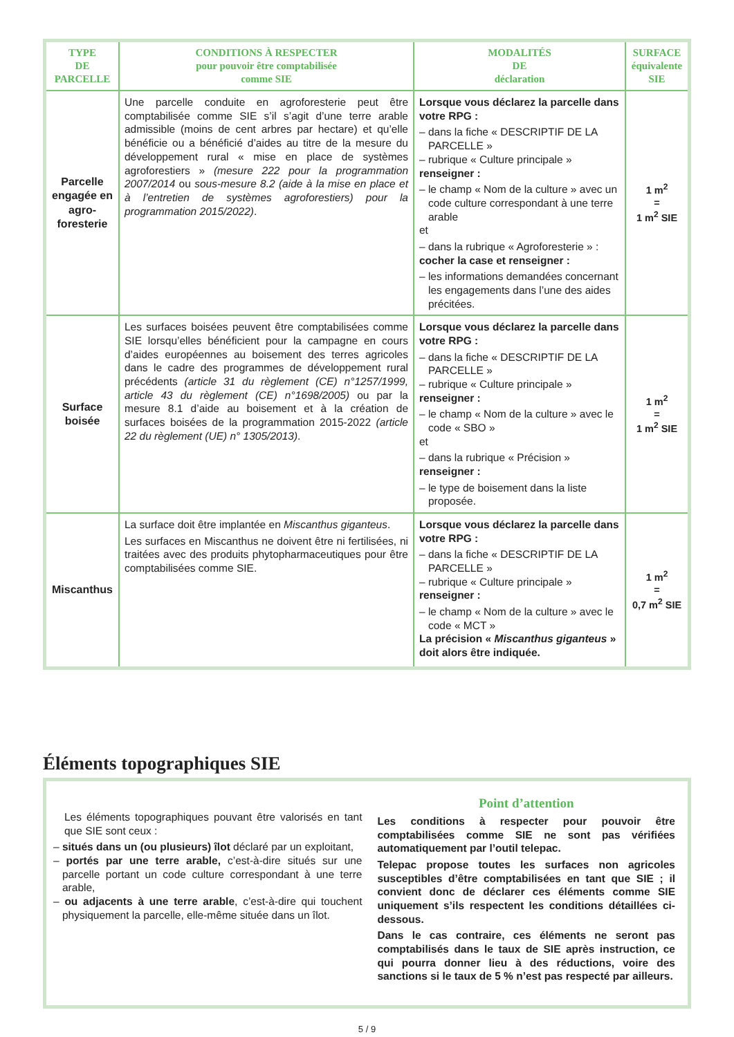| TYPE DE PARCELLE | CONDITIONS À RESPECTER pour pouvoir être comptabilisée comme SIE | MODALITÉS DE déclaration | SURFACE équivalente SIE |
| --- | --- | --- | --- |
| Parcelle engagée en agro-foresterie | Une parcelle conduite en agroforesterie peut être comptabilisée comme SIE s’il s’agit d’une terre arable admissible (moins de cent arbres par hectare) et qu’elle bénéficie ou a bénéficié d’aides au titre de la mesure du développement rural « mise en place de systèmes agroforestiers » (mesure 222 pour la programmation 2007/2014 ou sous-mesure 8.2 (aide à la mise en place et à l’entretien de systèmes agroforestiers) pour la programmation 2015/2022) . | Lorsque vous déclarez la parcelle dans votre RPG : – dans la fiche « DESCRIPTIF DE LA PARCELLE » – rubrique « Culture principale » renseigner : – le champ « Nom de la culture » avec un code culture correspondant à une terre arable et – dans la rubrique « Agroforesterie » : cocher la case et renseigner : – les informations demandées concernant les engagements dans l’une des aides précitées. | 1 m<sup>2</sup> = 1 m<sup>2</sup> SIE |
| Surface boisée | Les surfaces boisées peuvent être comptabilisées comme SIE lorsqu’elles bénéficient pour la campagne en cours d’aides européennes au boisement des terres agricoles dans le cadre des programmes de développement rural précédents (article 31 du règlement (CE) n°1257/1999, article 43 du règlement (CE) n°1698/2005) ou par la mesure 8.1 d’aide au boisement et à la création de surfaces boisées de la programmation 2015-2022 (article 22 du règlement (UE) n° 1305/2013) . | Lorsque vous déclarez la parcelle dans votre RPG : – dans la fiche « DESCRIPTIF DE LA PARCELLE » – rubrique « Culture principale » renseigner : – le champ « Nom de la culture » avec le code « SBO » et – dans la rubrique « Précision » renseigner : – le type de boisement dans la liste proposée. | 1 m<sup>2</sup> = 1 m<sup>2</sup> SIE |
| Miscanthus | La surface doit être implantée en Miscanthus giganteus . Les surfaces en Miscanthus ne doivent être ni fertilisées, ni traitées avec des produits phytopharmaceutiques pour être comptabilisées comme SIE. | Lorsque vous déclarez la parcelle dans votre RPG : – dans la fiche « DESCRIPTIF DE LA PARCELLE » – rubrique « Culture principale » renseigner : – le champ « Nom de la culture » avec le code « MCT » La précision « Miscanthus giganteus » doit alors être indiquée. | 1 m<sup>2</sup> = 0,7 m<sup>2</sup> SIE |
Éléments topographiques SIE
Les éléments topographiques pouvant être valorisés en tant que SIE sont ceux :
– situés dans un (ou plusieurs) îlot déclaré par un exploitant,
– portés par une terre arable, c’est-à-dire situés sur une parcelle portant un code culture correspondant à une terre arable,
– ou adjacents à une terre arable, c’est-à-dire qui touchent physiquement la parcelle, elle-même située dans un îlot.
Point d’attention
Les conditions à respecter pour pouvoir être comptabilisées comme SIE ne sont pas vérifiées automatiquement par l’outil telepac.
Telepac propose toutes les surfaces non agricoles susceptibles d’être comptabilisées en tant que SIE ; il convient donc de déclarer ces éléments comme SIE uniquement s’ils respectent les conditions détaillées ci-dessous.
Dans le cas contraire, ces éléments ne seront pas comptabilisés dans le taux de SIE après instruction, ce qui pourra donner lieu à des réductions, voire des sanctions si le taux de 5 % n’est pas respecté par ailleurs.
5 / 9